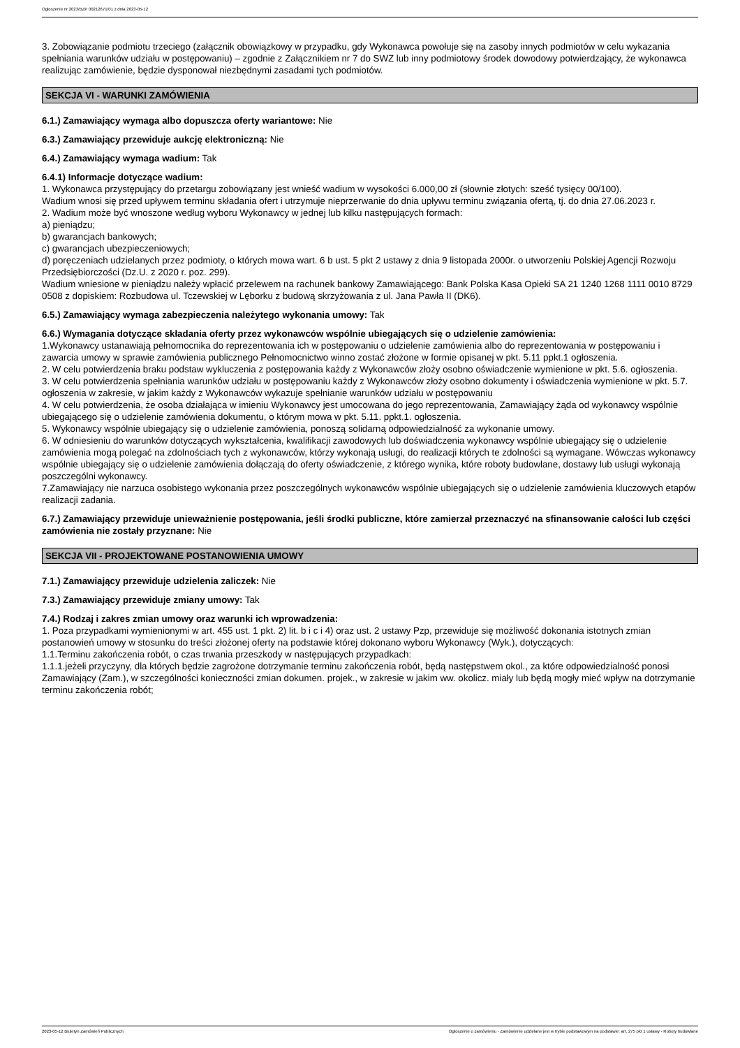Ogłoszenie nr 2023/BZP 00212671/01 z dnia 2023-05-12
3. Zobowiązanie podmiotu trzeciego (załącznik obowiązkowy w przypadku, gdy Wykonawca powołuje się na zasoby innych podmiotów w celu wykazania spełniania warunków udziału w postępowaniu) – zgodnie z Załącznikiem nr 7 do SWZ lub inny podmiotowy środek dowodowy potwierdzający, że wykonawca realizując zamówienie, będzie dysponował niezbędnymi zasadami tych podmiotów.
SEKCJA VI - WARUNKI ZAMÓWIENIA
6.1.) Zamawiający wymaga albo dopuszcza oferty wariantowe: Nie
6.3.) Zamawiający przewiduje aukcję elektroniczną: Nie
6.4.) Zamawiający wymaga wadium: Tak
6.4.1) Informacje dotyczące wadium:
1. Wykonawca przystępujący do przetargu zobowiązany jest wnieść wadium w wysokości 6.000,00 zł (słownie złotych: sześć tysięcy 00/100).
Wadium wnosi się przed upływem terminu składania ofert i utrzymuje nieprzerwanie do dnia upływu terminu związania ofertą, tj. do dnia 27.06.2023 r.
2. Wadium może być wnoszone według wyboru Wykonawcy w jednej lub kilku następujących formach:
a) pieniądzu;
b) gwarancjach bankowych;
c) gwarancjach ubezpieczeniowych;
d) poręczeniach udzielanych przez podmioty, o których mowa wart. 6 b ust. 5 pkt 2 ustawy z dnia 9 listopada 2000r. o utworzeniu Polskiej Agencji Rozwoju Przedsiębiorczości (Dz.U. z 2020 r. poz. 299).
Wadium wniesione w pieniądzu należy wpłacić przelewem na rachunek bankowy Zamawiającego: Bank Polska Kasa Opieki SA 21 1240 1268 1111 0010 8729 0508 z dopiskiem: Rozbudowa ul. Tczewskiej w Lęborku z budową skrzyżowania z ul. Jana Pawła II (DK6).
6.5.) Zamawiający wymaga zabezpieczenia należytego wykonania umowy: Tak
6.6.) Wymagania dotyczące składania oferty przez wykonawców wspólnie ubiegających się o udzielenie zamówienia:
1.Wykonawcy ustanawiają pełnomocnika do reprezentowania ich w postępowaniu o udzielenie zamówienia albo do reprezentowania w postępowaniu i zawarcia umowy w sprawie zamówienia publicznego Pełnomocnictwo winno zostać złożone w formie opisanej w pkt. 5.11 ppkt.1 ogłoszenia.
2. W celu potwierdzenia braku podstaw wykluczenia z postępowania każdy z Wykonawców złoży osobno oświadczenie wymienione w pkt. 5.6. ogłoszenia.
3. W celu potwierdzenia spełniania warunków udziału w postępowaniu każdy z Wykonawców złoży osobno dokumenty i oświadczenia wymienione w pkt. 5.7. ogłoszenia w zakresie, w jakim każdy z Wykonawców wykazuje spełnianie warunków udziału w postępowaniu
4. W celu potwierdzenia, że osoba działająca w imieniu Wykonawcy jest umocowana do jego reprezentowania, Zamawiający żąda od wykonawcy wspólnie ubiegającego się o udzielenie zamówienia dokumentu, o którym mowa w pkt. 5.11. ppkt.1. ogłoszenia.
5. Wykonawcy wspólnie ubiegający się o udzielenie zamówienia, ponoszą solidarną odpowiedzialność za wykonanie umowy.
6. W odniesieniu do warunków dotyczących wykształcenia, kwalifikacji zawodowych lub doświadczenia wykonawcy wspólnie ubiegający się o udzielenie zamówienia mogą polegać na zdolnościach tych z wykonawców, którzy wykonają usługi, do realizacji których te zdolności są wymagane. Wówczas wykonawcy wspólnie ubiegający się o udzielenie zamówienia dołączają do oferty oświadczenie, z którego wynika, które roboty budowlane, dostawy lub usługi wykonają poszczególni wykonawcy.
7.Zamawiający nie narzuca osobistego wykonania przez poszczególnych wykonawców wspólnie ubiegających się o udzielenie zamówienia kluczowych etapów realizacji zadania.
6.7.) Zamawiający przewiduje unieważnienie postępowania, jeśli środki publiczne, które zamierzał przeznaczyć na sfinansowanie całości lub części zamówienia nie zostały przyznane: Nie
SEKCJA VII - PROJEKTOWANE POSTANOWIENIA UMOWY
7.1.) Zamawiający przewiduje udzielenia zaliczek: Nie
7.3.) Zamawiający przewiduje zmiany umowy: Tak
7.4.) Rodzaj i zakres zmian umowy oraz warunki ich wprowadzenia:
1. Poza przypadkami wymienionymi w art. 455 ust. 1 pkt. 2) lit. b i c i 4) oraz ust. 2 ustawy Pzp, przewiduje się możliwość dokonania istotnych zmian postanowień umowy w stosunku do treści złożonej oferty na podstawie której dokonano wyboru Wykonawcy (Wyk.), dotyczących:
1.1.Terminu zakończenia robót, o czas trwania przeszkody w następujących przypadkach:
1.1.1.jeżeli przyczyny, dla których będzie zagrożone dotrzymanie terminu zakończenia robót, będą następstwem okol., za które odpowiedzialność ponosi Zamawiający (Zam.), w szczególności konieczności zmian dokumen. projek., w zakresie w jakim ww. okolicz. miały lub będą mogły mieć wpływ na dotrzymanie terminu zakończenia robót;
2023-05-12 Biuletyn Zamówień Publicznych Ogłoszenie o zamówieniu - Zamówienie udzielane jest w trybie podstawowym na podstawie: art. 275 pkt 1 ustawy - Roboty budowlane